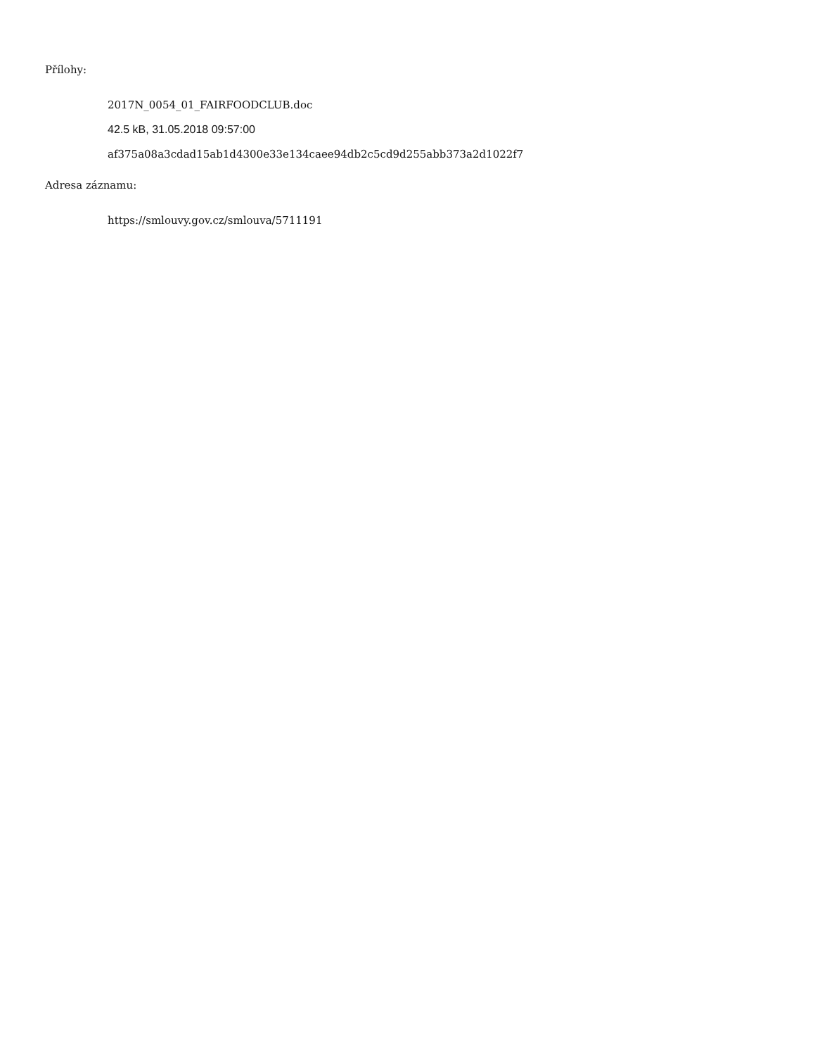Přílohy:
2017N_0054_01_FAIRFOODCLUB.doc
42.5 kB, 31.05.2018 09:57:00
af375a08a3cdad15ab1d4300e33e134caee94db2c5cd9d255abb373a2d1022f7
Adresa záznamu:
https://smlouvy.gov.cz/smlouva/5711191